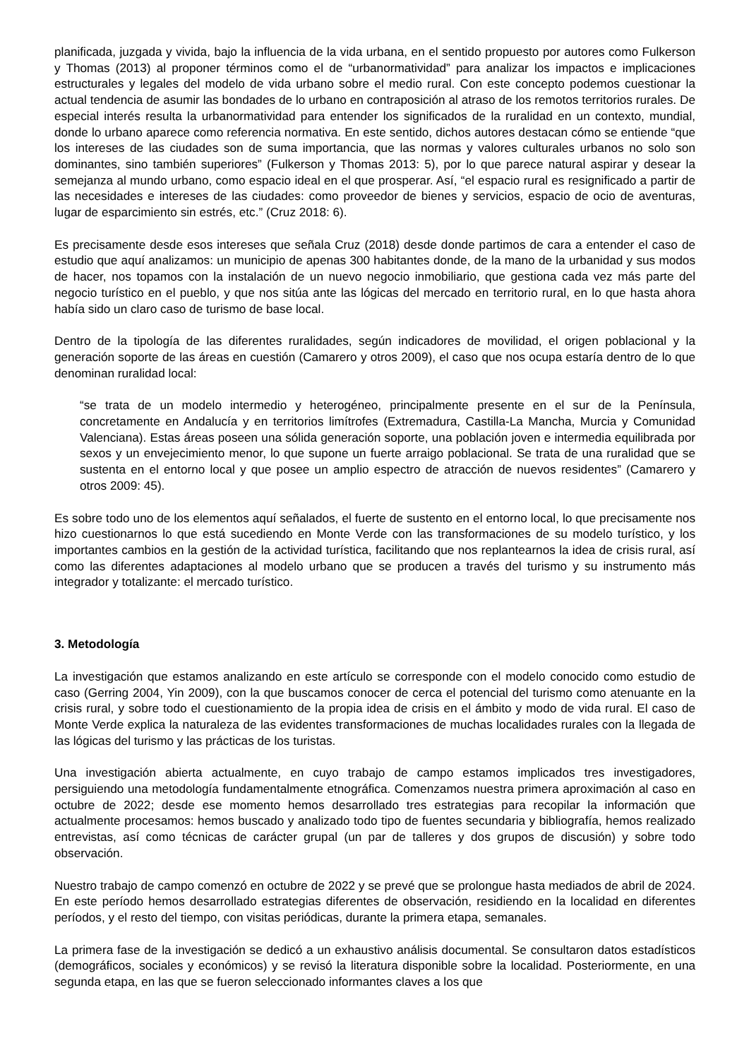planificada, juzgada y vivida, bajo la influencia de la vida urbana, en el sentido propuesto por autores como Fulkerson y Thomas (2013) al proponer términos como el de “urbanormatividad” para analizar los impactos e implicaciones estructurales y legales del modelo de vida urbano sobre el medio rural. Con este concepto podemos cuestionar la actual tendencia de asumir las bondades de lo urbano en contraposición al atraso de los remotos territorios rurales. De especial interés resulta la urbanormatividad para entender los significados de la ruralidad en un contexto, mundial, donde lo urbano aparece como referencia normativa. En este sentido, dichos autores destacan cómo se entiende “que los intereses de las ciudades son de suma importancia, que las normas y valores culturales urbanos no solo son dominantes, sino también superiores” (Fulkerson y Thomas 2013: 5), por lo que parece natural aspirar y desear la semejanza al mundo urbano, como espacio ideal en el que prosperar. Así, “el espacio rural es resignificado a partir de las necesidades e intereses de las ciudades: como proveedor de bienes y servicios, espacio de ocio de aventuras, lugar de esparcimiento sin estrés, etc.” (Cruz 2018: 6).
Es precisamente desde esos intereses que señala Cruz (2018) desde donde partimos de cara a entender el caso de estudio que aquí analizamos: un municipio de apenas 300 habitantes donde, de la mano de la urbanidad y sus modos de hacer, nos topamos con la instalación de un nuevo negocio inmobiliario, que gestiona cada vez más parte del negocio turístico en el pueblo, y que nos sitúa ante las lógicas del mercado en territorio rural, en lo que hasta ahora había sido un claro caso de turismo de base local.
Dentro de la tipología de las diferentes ruralidades, según indicadores de movilidad, el origen poblacional y la generación soporte de las áreas en cuestión (Camarero y otros 2009), el caso que nos ocupa estaría dentro de lo que denominan ruralidad local:
“se trata de un modelo intermedio y heterogéneo, principalmente presente en el sur de la Península, concretamente en Andalucía y en territorios limítrofes (Extremadura, Castilla-La Mancha, Murcia y Comunidad Valenciana). Estas áreas poseen una sólida generación soporte, una población joven e intermedia equilibrada por sexos y un envejecimiento menor, lo que supone un fuerte arraigo poblacional. Se trata de una ruralidad que se sustenta en el entorno local y que posee un amplio espectro de atracción de nuevos residentes” (Camarero y otros 2009: 45).
Es sobre todo uno de los elementos aquí señalados, el fuerte de sustento en el entorno local, lo que precisamente nos hizo cuestionarnos lo que está sucediendo en Monte Verde con las transformaciones de su modelo turístico, y los importantes cambios en la gestión de la actividad turística, facilitando que nos replantearnos la idea de crisis rural, así como las diferentes adaptaciones al modelo urbano que se producen a través del turismo y su instrumento más integrador y totalizante: el mercado turístico.
3. Metodología
La investigación que estamos analizando en este artículo se corresponde con el modelo conocido como estudio de caso (Gerring 2004, Yin 2009), con la que buscamos conocer de cerca el potencial del turismo como atenuante en la crisis rural, y sobre todo el cuestionamiento de la propia idea de crisis en el ámbito y modo de vida rural. El caso de Monte Verde explica la naturaleza de las evidentes transformaciones de muchas localidades rurales con la llegada de las lógicas del turismo y las prácticas de los turistas.
Una investigación abierta actualmente, en cuyo trabajo de campo estamos implicados tres investigadores, persiguiendo una metodología fundamentalmente etnográfica. Comenzamos nuestra primera aproximación al caso en octubre de 2022; desde ese momento hemos desarrollado tres estrategias para recopilar la información que actualmente procesamos: hemos buscado y analizado todo tipo de fuentes secundaria y bibliografía, hemos realizado entrevistas, así como técnicas de carácter grupal (un par de talleres y dos grupos de discusión) y sobre todo observación.
Nuestro trabajo de campo comenzó en octubre de 2022 y se prevé que se prolongue hasta mediados de abril de 2024. En este período hemos desarrollado estrategias diferentes de observación, residiendo en la localidad en diferentes períodos, y el resto del tiempo, con visitas periódicas, durante la primera etapa, semanales.
La primera fase de la investigación se dedicó a un exhaustivo análisis documental. Se consultaron datos estadísticos (demográficos, sociales y económicos) y se revisó la literatura disponible sobre la localidad. Posteriormente, en una segunda etapa, en las que se fueron seleccionado informantes claves a los que